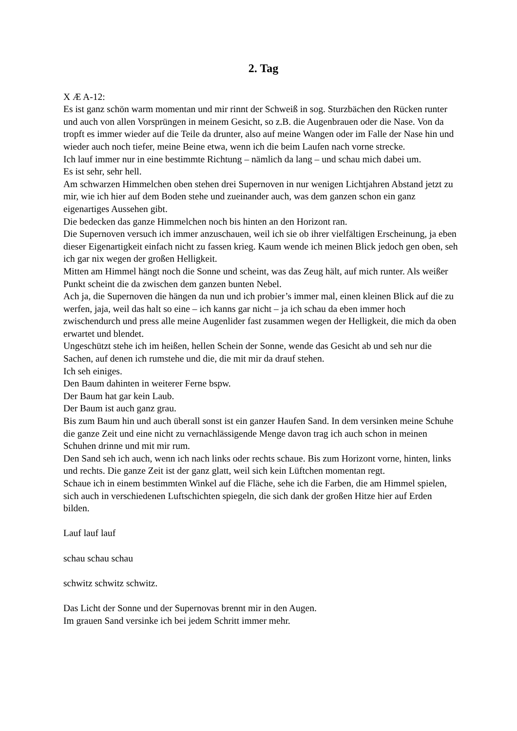2. Tag
X Æ A-12:
Es ist ganz schön warm momentan und mir rinnt der Schweiß in sog. Sturzbächen den Rücken runter und auch von allen Vorsprüngen in meinem Gesicht, so z.B. die Augenbrauen oder die Nase. Von da tropft es immer wieder auf die Teile da drunter, also auf meine Wangen oder im Falle der Nase hin und wieder auch noch tiefer, meine Beine etwa, wenn ich die beim Laufen nach vorne strecke.
Ich lauf immer nur in eine bestimmte Richtung – nämlich da lang – und schau mich dabei um.
Es ist sehr, sehr hell.
Am schwarzen Himmelchen oben stehen drei Supernoven in nur wenigen Lichtjahren Abstand jetzt zu mir, wie ich hier auf dem Boden stehe und zueinander auch, was dem ganzen schon ein ganz eigenartiges Aussehen gibt.
Die bedecken das ganze Himmelchen noch bis hinten an den Horizont ran.
Die Supernoven versuch ich immer anzuschauen, weil ich sie ob ihrer vielfältigen Erscheinung, ja eben dieser Eigenartigkeit einfach nicht zu fassen krieg. Kaum wende ich meinen Blick jedoch gen oben, seh ich gar nix wegen der großen Helligkeit.
Mitten am Himmel hängt noch die Sonne und scheint, was das Zeug hält, auf mich runter. Als weißer Punkt scheint die da zwischen dem ganzen bunten Nebel.
Ach ja, die Supernoven die hängen da nun und ich probier’s immer mal, einen kleinen Blick auf die zu werfen, jaja, weil das halt so eine – ich kanns gar nicht – ja ich schau da eben immer hoch zwischendurch und press alle meine Augenlider fast zusammen wegen der Helligkeit, die mich da oben erwartet und blendet.
Ungeschützt stehe ich im heißen, hellen Schein der Sonne, wende das Gesicht ab und seh nur die Sachen, auf denen ich rumstehe und die, die mit mir da drauf stehen.
Ich seh einiges.
Den Baum dahinten in weiterer Ferne bspw.
Der Baum hat gar kein Laub.
Der Baum ist auch ganz grau.
Bis zum Baum hin und auch überall sonst ist ein ganzer Haufen Sand. In dem versinken meine Schuhe die ganze Zeit und eine nicht zu vernachlässigende Menge davon trag ich auch schon in meinen Schuhen drinne und mit mir rum.
Den Sand seh ich auch, wenn ich nach links oder rechts schaue. Bis zum Horizont vorne, hinten, links und rechts. Die ganze Zeit ist der ganz glatt, weil sich kein Lüftchen momentan regt.
Schaue ich in einem bestimmten Winkel auf die Fläche, sehe ich die Farben, die am Himmel spielen, sich auch in verschiedenen Luftschichten spiegeln, die sich dank der großen Hitze hier auf Erden bilden.
Lauf lauf lauf
schau schau schau
schwitz schwitz schwitz.
Das Licht der Sonne und der Supernovas brennt mir in den Augen.
Im grauen Sand versinke ich bei jedem Schritt immer mehr.